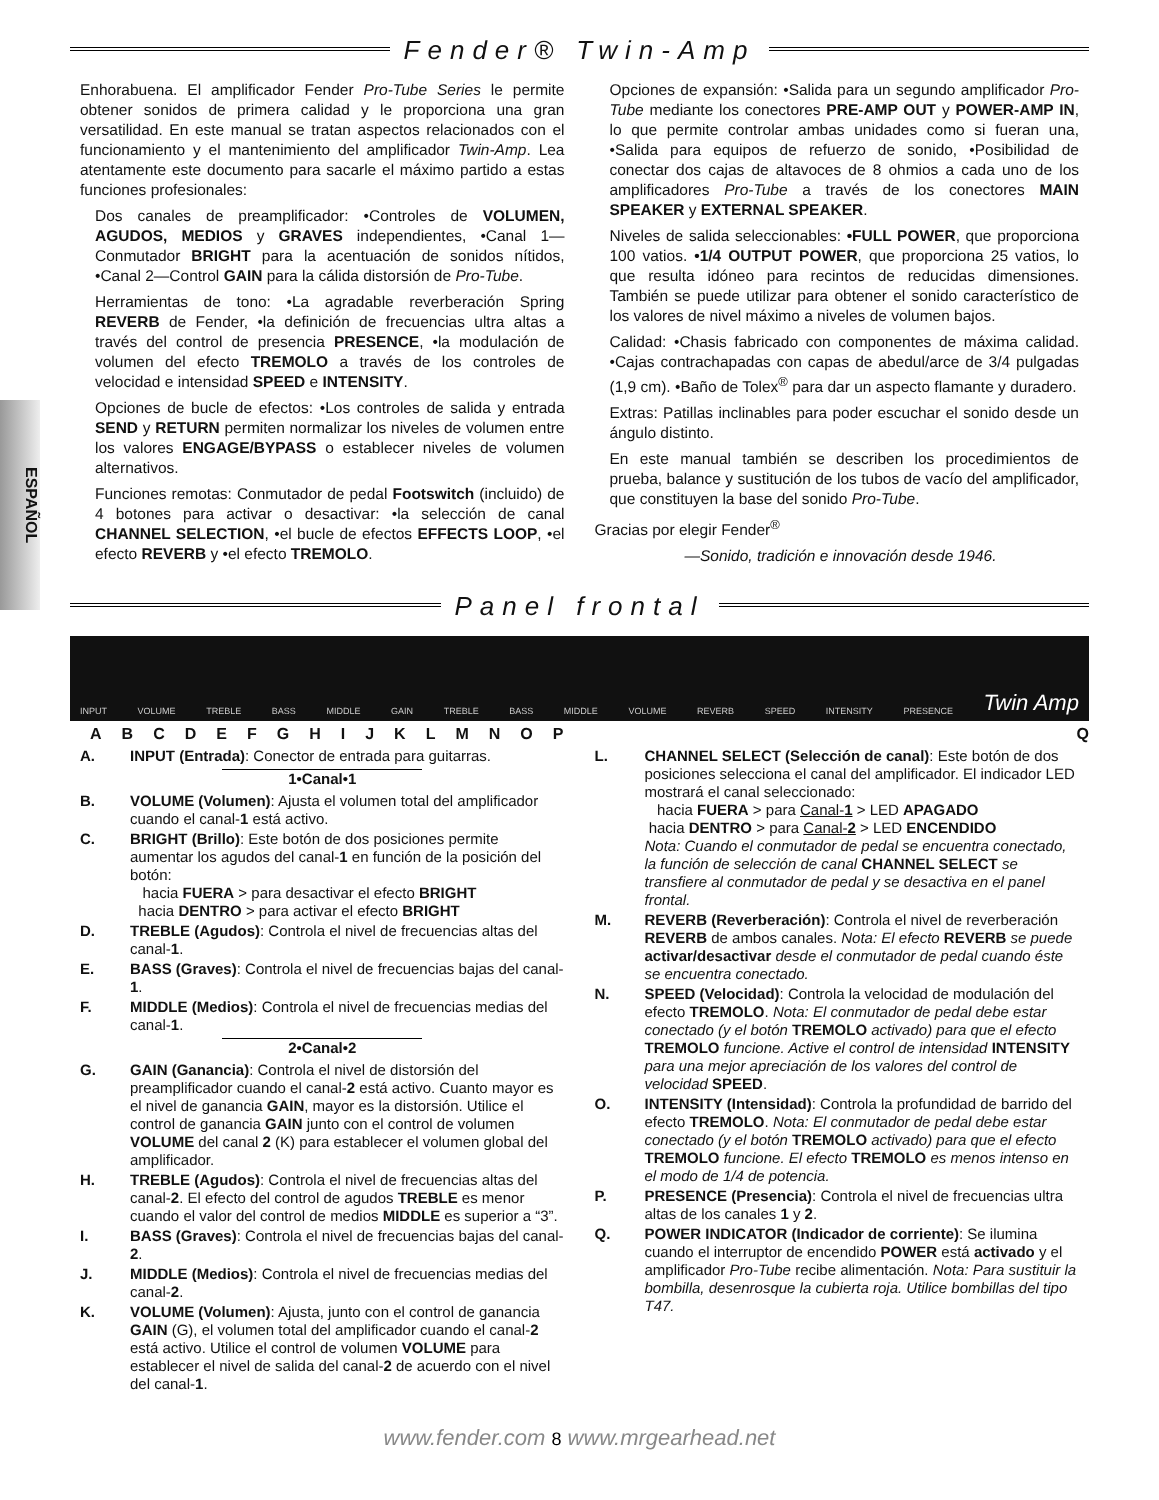Fender® Twin-Amp
ESPAÑOL
Enhorabuena. El amplificador Fender Pro-Tube Series le permite obtener sonidos de primera calidad y le proporciona una gran versatilidad. En este manual se tratan aspectos relacionados con el funcionamiento y el mantenimiento del amplificador Twin-Amp. Lea atentamente este documento para sacarle el máximo partido a estas funciones profesionales:
Dos canales de preamplificador: •Controles de VOLUMEN, AGUDOS, MEDIOS y GRAVES independientes, •Canal 1—Conmutador BRIGHT para la acentuación de sonidos nítidos, •Canal 2—Control GAIN para la cálida distorsión de Pro-Tube.
Herramientas de tono: •La agradable reverberación Spring REVERB de Fender, •la definición de frecuencias ultra altas a través del control de presencia PRESENCE, •la modulación de volumen del efecto TREMOLO a través de los controles de velocidad e intensidad SPEED e INTENSITY.
Opciones de bucle de efectos: •Los controles de salida y entrada SEND y RETURN permiten normalizar los niveles de volumen entre los valores ENGAGE/BYPASS o establecer niveles de volumen alternativos.
Funciones remotas: Conmutador de pedal Footswitch (incluido) de 4 botones para activar o desactivar: •la selección de canal CHANNEL SELECTION, •el bucle de efectos EFFECTS LOOP, •el efecto REVERB y •el efecto TREMOLO.
Opciones de expansión: •Salida para un segundo amplificador Pro-Tube mediante los conectores PRE-AMP OUT y POWER-AMP IN, lo que permite controlar ambas unidades como si fueran una, •Salida para equipos de refuerzo de sonido, •Posibilidad de conectar dos cajas de altavoces de 8 ohmios a cada uno de los amplificadores Pro-Tube a través de los conectores MAIN SPEAKER y EXTERNAL SPEAKER.
Niveles de salida seleccionables: •FULL POWER, que proporciona 100 vatios. •1/4 OUTPUT POWER, que proporciona 25 vatios, lo que resulta idóneo para recintos de reducidas dimensiones. También se puede utilizar para obtener el sonido característico de los valores de nivel máximo a niveles de volumen bajos.
Calidad: •Chasis fabricado con componentes de máxima calidad. •Cajas contrachapadas con capas de abedul/arce de 3/4 pulgadas (1,9 cm). •Baño de Tolex<sup>®</sup> para dar un aspecto flamante y duradero.
Extras: Patillas inclinables para poder escuchar el sonido desde un ángulo distinto.
En este manual también se describen los procedimientos de prueba, balance y sustitución de los tubos de vacío del amplificador, que constituyen la base del sonido Pro-Tube.
Gracias por elegir Fender<sup>®</sup>
—Sonido, tradición e innovación desde 1946.
Panel frontal
INPUT VOLUME TREBLE BASS MIDDLE GAIN TREBLE BASS MIDDLE VOLUME REVERB SPEED INTENSITY PRESENCE Twin Amp
ABCDEFGHIJKLMNOPQ
A. INPUT (Entrada): Conector de entrada para guitarras.
1•Canal•1
B. VOLUME (Volumen): Ajusta el volumen total del amplificador cuando el canal-1 está activo.
C. BRIGHT (Brillo): Este botón de dos posiciones permite aumentar los agudos del canal-1 en función de la posición del botón:
hacia FUERA > para desactivar el efecto BRIGHT
hacia DENTRO > para activar el efecto BRIGHT
D. TREBLE (Agudos): Controla el nivel de frecuencias altas del canal-1.
E. BASS (Graves): Controla el nivel de frecuencias bajas del canal-1.
F. MIDDLE (Medios): Controla el nivel de frecuencias medias del canal-1.
2•Canal•2
G. GAIN (Ganancia): Controla el nivel de distorsión del preamplificador cuando el canal-2 está activo. Cuanto mayor es el nivel de ganancia GAIN, mayor es la distorsión. Utilice el control de ganancia GAIN junto con el control de volumen VOLUME del canal 2 (K) para establecer el volumen global del amplificador.
H. TREBLE (Agudos): Controla el nivel de frecuencias altas del canal-2. El efecto del control de agudos TREBLE es menor cuando el valor del control de medios MIDDLE es superior a “3”.
I. BASS (Graves): Controla el nivel de frecuencias bajas del canal-2.
J. MIDDLE (Medios): Controla el nivel de frecuencias medias del canal-2.
K. VOLUME (Volumen): Ajusta, junto con el control de ganancia GAIN (G), el volumen total del amplificador cuando el canal-2 está activo. Utilice el control de volumen VOLUME para establecer el nivel de salida del canal-2 de acuerdo con el nivel del canal-1.
L. CHANNEL SELECT (Selección de canal): Este botón de dos posiciones selecciona el canal del amplificador. El indicador LED mostrará el canal seleccionado:
hacia FUERA > para Canal-1 > LED APAGADO
hacia DENTRO > para Canal-2 > LED ENCENDIDO
Nota: Cuando el conmutador de pedal se encuentra conectado, la función de selección de canal CHANNEL SELECT se transfiere al conmutador de pedal y se desactiva en el panel frontal.
M. REVERB (Reverberación): Controla el nivel de reverberación REVERB de ambos canales. Nota: El efecto REVERB se puede activar/desactivar desde el conmutador de pedal cuando éste se encuentra conectado.
N. SPEED (Velocidad): Controla la velocidad de modulación del efecto TREMOLO. Nota: El conmutador de pedal debe estar conectado (y el botón TREMOLO activado) para que el efecto TREMOLO funcione. Active el control de intensidad INTENSITY para una mejor apreciación de los valores del control de velocidad SPEED.
O. INTENSITY (Intensidad): Controla la profundidad de barrido del efecto TREMOLO. Nota: El conmutador de pedal debe estar conectado (y el botón TREMOLO activado) para que el efecto TREMOLO funcione. El efecto TREMOLO es menos intenso en el modo de 1/4 de potencia.
P. PRESENCE (Presencia): Controla el nivel de frecuencias ultra altas de los canales 1 y 2.
Q. POWER INDICATOR (Indicador de corriente): Se ilumina cuando el interruptor de encendido POWER está activado y el amplificador Pro-Tube recibe alimentación. Nota: Para sustituir la bombilla, desenrosque la cubierta roja. Utilice bombillas del tipo T47.
www.fender.com 8 www.mrgearhead.net